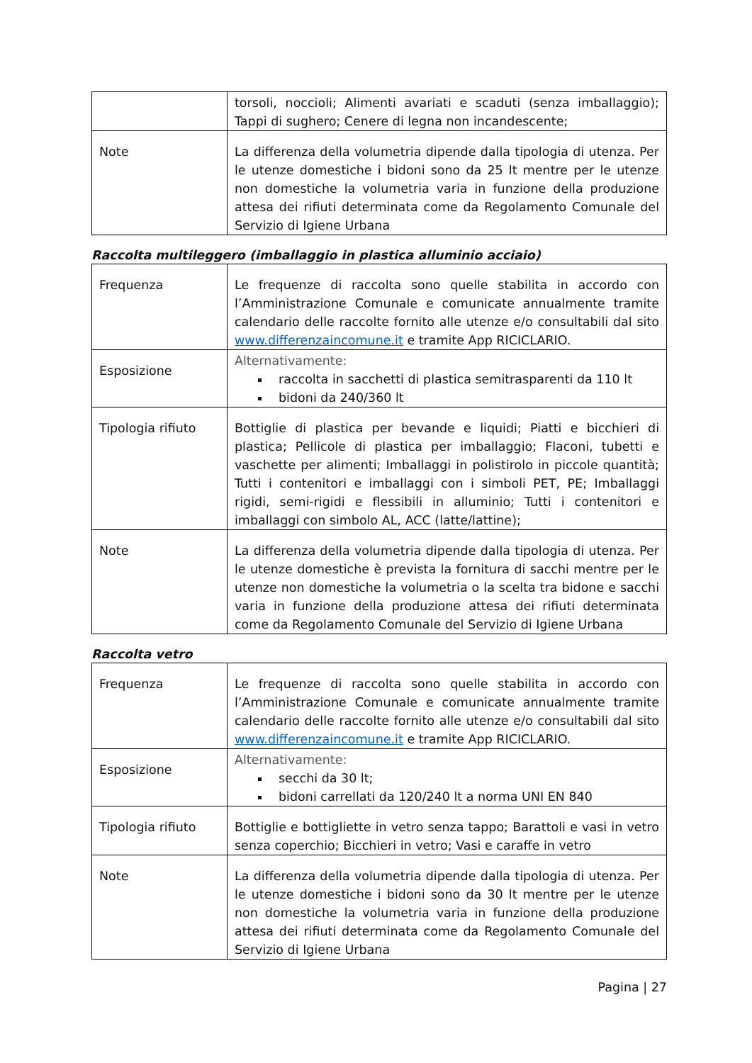| | torsoli, noccioli; Alimenti avariati e scaduti (senza imballaggio); Tappi di sughero; Cenere di legna non incandescente; |
| Note | La differenza della volumetria dipende dalla tipologia di utenza. Per le utenze domestiche i bidoni sono da 25 lt mentre per le utenze non domestiche la volumetria varia in funzione della produzione attesa dei rifiuti determinata come da Regolamento Comunale del Servizio di Igiene Urbana |
Raccolta multileggero (imballaggio in plastica alluminio acciaio)
| Frequenza | Le frequenze di raccolta sono quelle stabilita in accordo con l’Amministrazione Comunale e comunicate annualmente tramite calendario delle raccolte fornito alle utenze e/o consultabili dal sito www.differenzaincomune.it e tramite App RICICLARIO. |
| Esposizione | Alternativamente: raccolta in sacchetti di plastica semitrasparenti da 110 lt bidoni da 240/360 lt |
| Tipologia rifiuto | Bottiglie di plastica per bevande e liquidi; Piatti e bicchieri di plastica; Pellicole di plastica per imballaggio; Flaconi, tubetti e vaschette per alimenti; Imballaggi in polistirolo in piccole quantità; Tutti i contenitori e imballaggi con i simboli PET, PE; Imballaggi rigidi, semi-rigidi e flessibili in alluminio; Tutti i contenitori e imballaggi con simbolo AL, ACC (latte/lattine); |
| Note | La differenza della volumetria dipende dalla tipologia di utenza. Per le utenze domestiche è prevista la fornitura di sacchi mentre per le utenze non domestiche la volumetria o la scelta tra bidone e sacchi varia in funzione della produzione attesa dei rifiuti determinata come da Regolamento Comunale del Servizio di Igiene Urbana |
Raccolta vetro
| Frequenza | Le frequenze di raccolta sono quelle stabilita in accordo con l’Amministrazione Comunale e comunicate annualmente tramite calendario delle raccolte fornito alle utenze e/o consultabili dal sito www.differenzaincomune.it e tramite App RICICLARIO. |
| Esposizione | Alternativamente: secchi da 30 lt; bidoni carrellati da 120/240 lt a norma UNI EN 840 |
| Tipologia rifiuto | Bottiglie e bottigliette in vetro senza tappo; Barattoli e vasi in vetro senza coperchio; Bicchieri in vetro; Vasi e caraffe in vetro |
| Note | La differenza della volumetria dipende dalla tipologia di utenza. Per le utenze domestiche i bidoni sono da 30 lt mentre per le utenze non domestiche la volumetria varia in funzione della produzione attesa dei rifiuti determinata come da Regolamento Comunale del Servizio di Igiene Urbana |
Pagina | 27